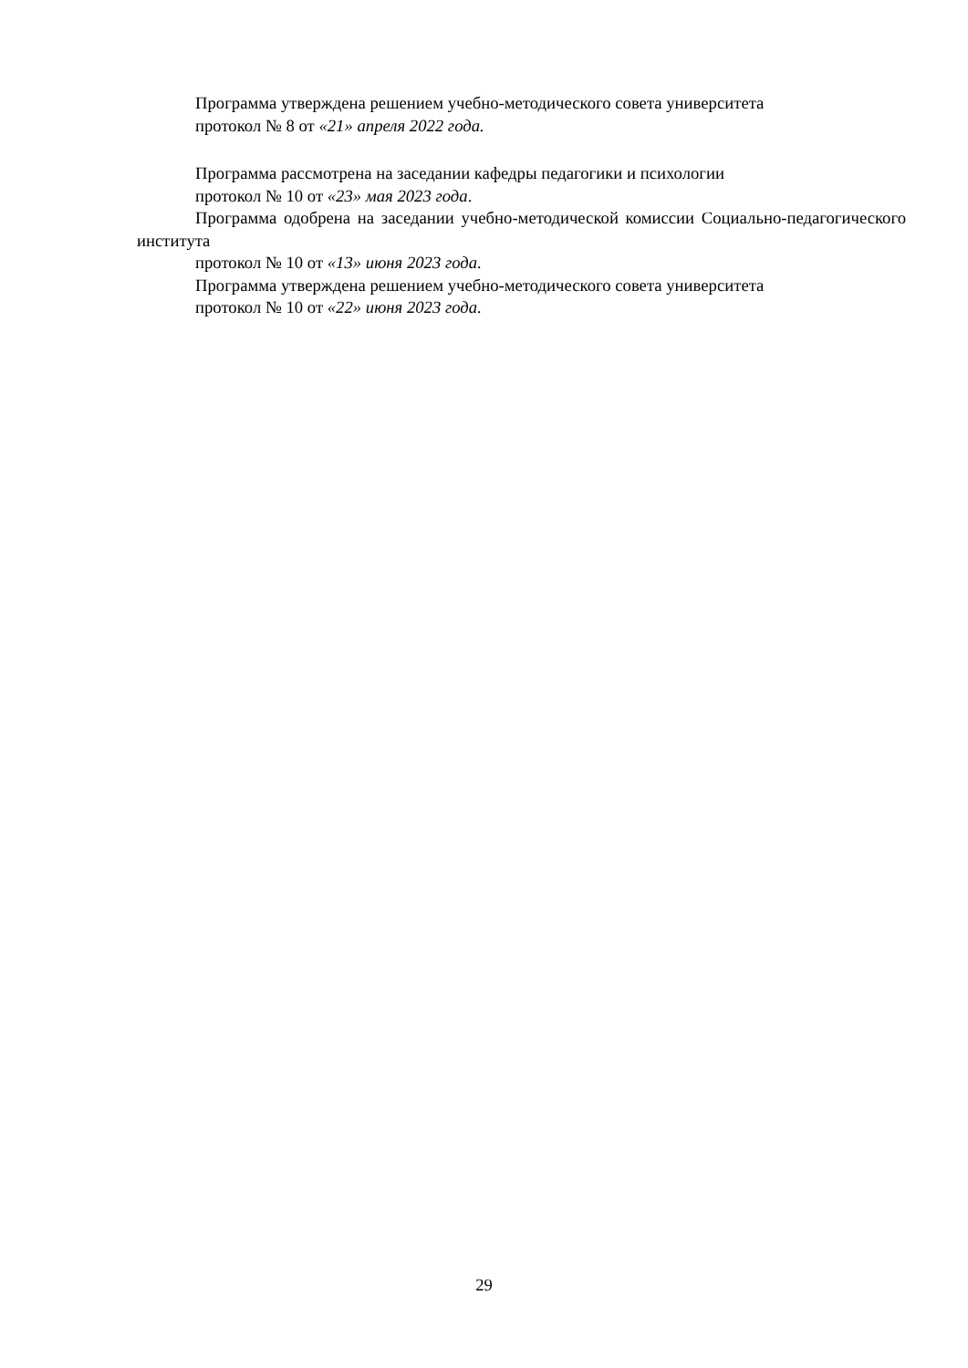Программа утверждена решением учебно-методического совета университета
протокол № 8 от «21» апреля 2022 года.
Программа рассмотрена на заседании кафедры педагогики и психологии
протокол № 10 от «23» мая 2023 года.
Программа одобрена на заседании учебно-методической комиссии Социально-педагогического института
протокол № 10 от «13» июня 2023 года.
Программа утверждена решением учебно-методического совета университета
протокол № 10 от «22» июня 2023 года.
29